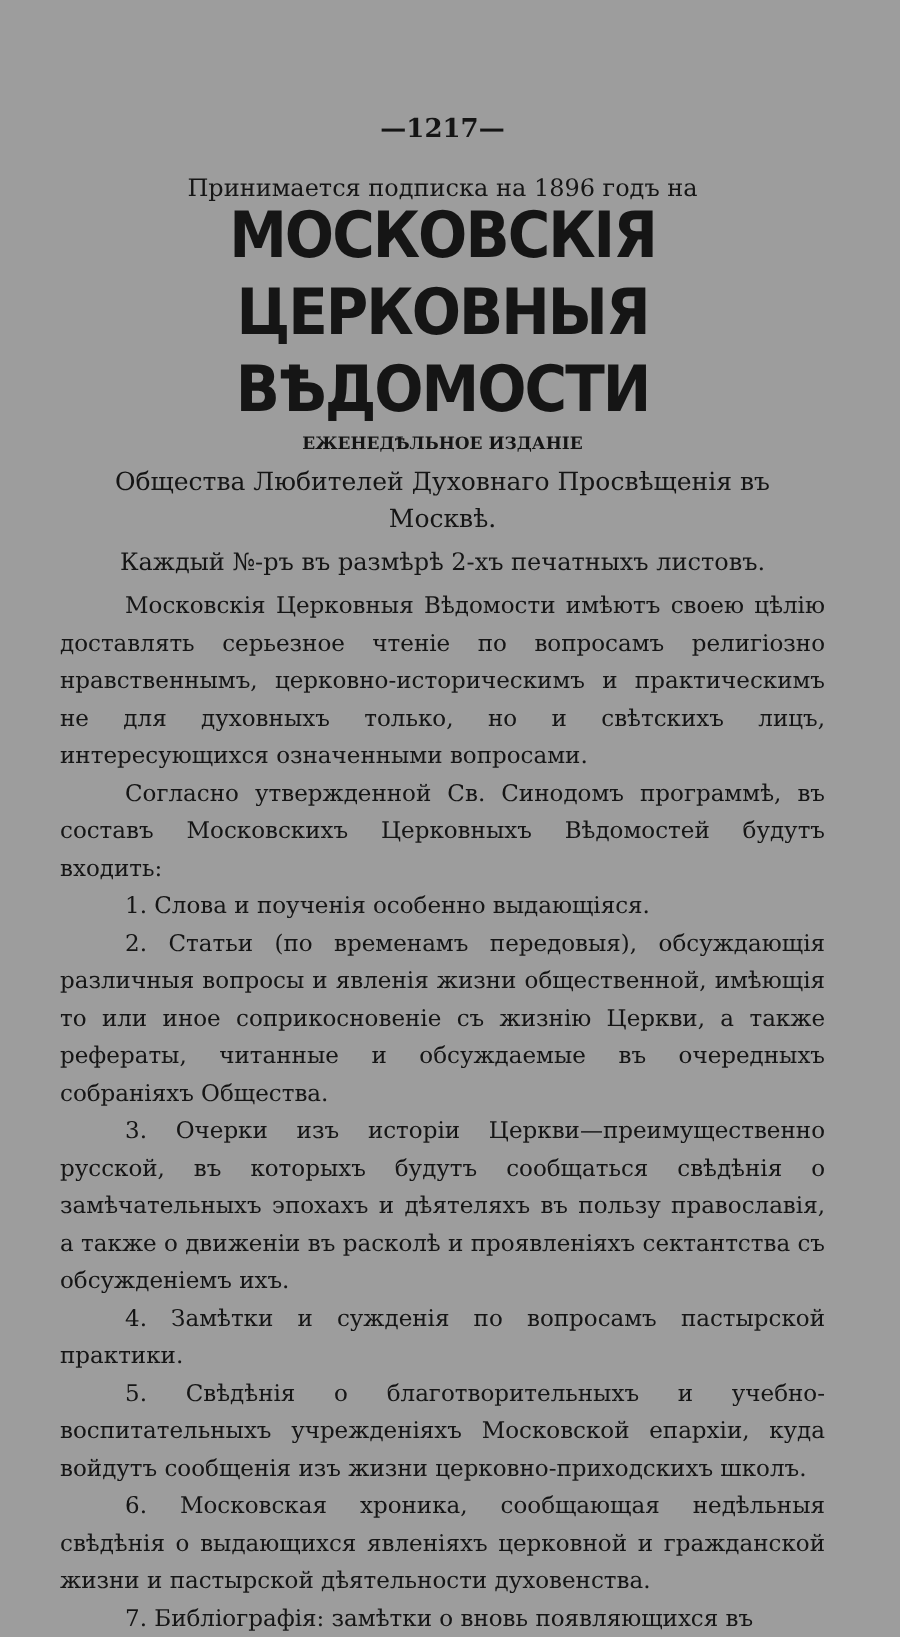—1217—
Принимается подписка на 1896 годъ на
МОСКОВСКІЯ ЦЕРКОВНЫЯ ВѢДОМОСТИ
ЕЖЕНЕДѢЛЬНОЕ ИЗДАНІЕ
Общества Любителей Духовнаго Просвѣщенія въ Москвѣ.
Каждый №-ръ въ размѣрѣ 2-хъ печатныхъ листовъ.
Московскія Церковныя Вѣдомости имѣютъ своею цѣлію доставлять серьезное чтеніе по вопросамъ религіозно нравственнымъ, церковно-историческимъ и практическимъ не для духовныхъ только, но и свѣтскихъ лицъ, интересующихся означенными вопросами.
Согласно утвержденной Св. Синодомъ программѣ, въ составъ Московскихъ Церковныхъ Вѣдомостей будутъ входить:
1. Слова и поученія особенно выдающіяся.
2. Статьи (по временамъ передовыя), обсуждающія различныя вопросы и явленія жизни общественной, имѣющія то или иное соприкосновеніе съ жизнію Церкви, а также рефераты, читанные и обсуждаемые въ очередныхъ собраніяхъ Общества.
3. Очерки изъ исторіи Церкви—преимущественно русской, въ которыхъ будутъ сообщаться свѣдѣнія о замѣчательныхъ эпохахъ и дѣятеляхъ въ пользу православія, а также о движеніи въ расколѣ и проявленіяхъ сектантства съ обсужденіемъ ихъ.
4. Замѣтки и сужденія по вопросамъ пастырской практики.
5. Свѣдѣнія о благотворительныхъ и учебно-воспитательныхъ учрежденіяхъ Московской епархіи, куда войдутъ сообщенія изъ жизни церковно-приходскихъ школъ.
6. Московская хроника, сообщающая недѣльныя свѣдѣнія о выдающихся явленіяхъ церковной и гражданской жизни и пастырской дѣятельности духовенства.
7. Библіографія: замѣтки о вновь появляющихся въ